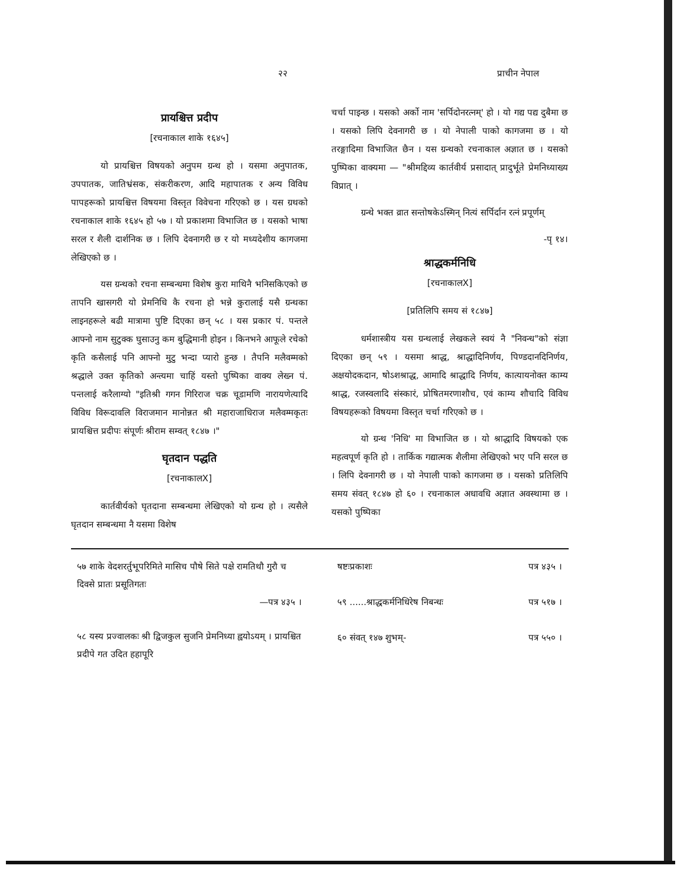२२ प्राचीन नेपाल
प्रायश्चित्त प्रदीप
[रचनाकाल शाके १६४५]
यो प्रायश्चित्त विषयको अनुपम ग्रन्थ हो । यसमा अनुपातक, उपपातक, जातिभ्रंसक, संकरीकरण, आदि महापातक र अन्य विविध पापहरूको प्रायश्चित्त विषयमा विस्तृत विवेचना गरिएको छ । यस ग्रथको रचनाकाल शाके १६४५ हो ५७ । यो प्रकाशमा विभाजित छ । यसको भाषा सरल र शैली दार्शनिक छ । लिपि देवनागरी छ र यो मध्यदेशीय कागजमा लेखिएको छ ।
यस ग्रन्थको रचना सम्बन्धमा विशेष कुरा माथिनै भनिसकिएको छ तापनि खासगरी यो प्रेमनिधि कै रचना हो भन्ने कुरालाई यसै ग्रन्थका लाइनहरूले बढी मात्रामा पुष्टि दिएका छन् ५८ । यस प्रकार पं. पन्तले आफ्नो नाम सुटुक्क घुसाउनु कम बुद्धिमानी होइन । किनभने आफूले रचेको कृति कसैलाई पनि आफ्नो मुटु भन्दा प्यारो हुन्छ । तैपनि मलैवम्मको श्रद्धाले उक्त कृतिको अन्त्यमा चाहिं यस्तो पुष्पिका वाक्य लेख्न पं. पन्तलाई करैलाग्यो "इतिश्री गगन गिरिराज चक्र चूडामणि नारायणेत्यादि विविध विरूदावलि विराजमान मानोन्नत श्री महाराजाधिराज मलैवम्मकृतः प्रायश्चित्त प्रदीपः संपूर्णः श्रीराम सम्वत् १८४७ ।"
घृतदान पद्धति
[रचनाकालX]
कार्तवीर्यको घृतदाना सम्बन्धमा लेखिएको यो ग्रन्थ हो । त्यसैले घृतदान सम्बन्धमा नै यसमा विशेष
चर्चा पाइन्छ । यसको अर्को नाम 'सर्पिदोनरत्नम्' हो । यो गद्य पद्य दुबैमा छ । यसको लिपि देवनागरी छ । यो नेपाली पाको कागजमा छ । यो तरङ्गादिमा विभाजित छैन । यस ग्रन्थको रचनाकाल अज्ञात छ । यसको पुष्पिका वाक्यमा — "श्रीमद्दिव्य कार्तवीर्य प्रसादात् प्रादुर्भूते प्रेमनिध्याख्य विप्रात् ।
ग्रन्थे भक्त व्रात सन्तोषकेऽस्मिन् नित्यं सर्पिर्दान रत्नं प्रपूर्णम्
-पृ १४।
श्राद्धकर्मनिधि
[रचनाकालX]
[प्रतिलिपि समय सं १८४७]
धर्मशास्त्रीय यस ग्रन्थलाई लेखकले स्वयं नै "निवन्ध"को संज्ञा दिएका छन् ५९ । यसमा श्राद्ध, श्राद्धादिनिर्णय, पिण्डदानदिनिर्णय, अक्षयोदकदान, षोऽशश्राद्ध, आमादि श्राद्धादि निर्णय, कात्यायनोक्त काम्य श्राद्ध, रजस्वलादि संस्कारं, प्रोषितमरणाशौच, एवं काम्य शौचादि विविध विषयहरूको विषयमा विस्तृत चर्चा गरिएको छ ।
यो ग्रन्थ 'निधि' मा विभाजित छ । यो श्राद्धादि विषयको एक महत्वपूर्ण कृति हो । तार्किक गद्यात्मक शैलीमा लेखिएको भए पनि सरल छ । लिपि देवनागरी छ । यो नेपाली पाको कागजमा छ । यसको प्रतिलिपि समय संवत् १८४७ हो ६० । रचनाकाल अधावधि अज्ञात अवस्थामा छ । यसको पुष्पिका
५७ शाके वेदशरर्तुभूपरिमिते मासिच पौषे सिते पक्षे रामतिथौ गुरौ च दिवसे प्रातः प्रसूतिगतः
—पत्र ४३५ ।
५८ यस्य प्रज्वालकः श्री द्विजकुल सुजनि प्रेमनिध्या ह्वयोऽयम् । प्रायश्चित प्रदीपे गत उदित हहापूरि
षष्टःप्रकाशः पत्र ४३५ ।
५९ ......श्राद्धकर्मनिधिरेष निबन्धः पत्र ५१७ ।
६० संवत् १४७ शुभम्- पत्र ५५० ।